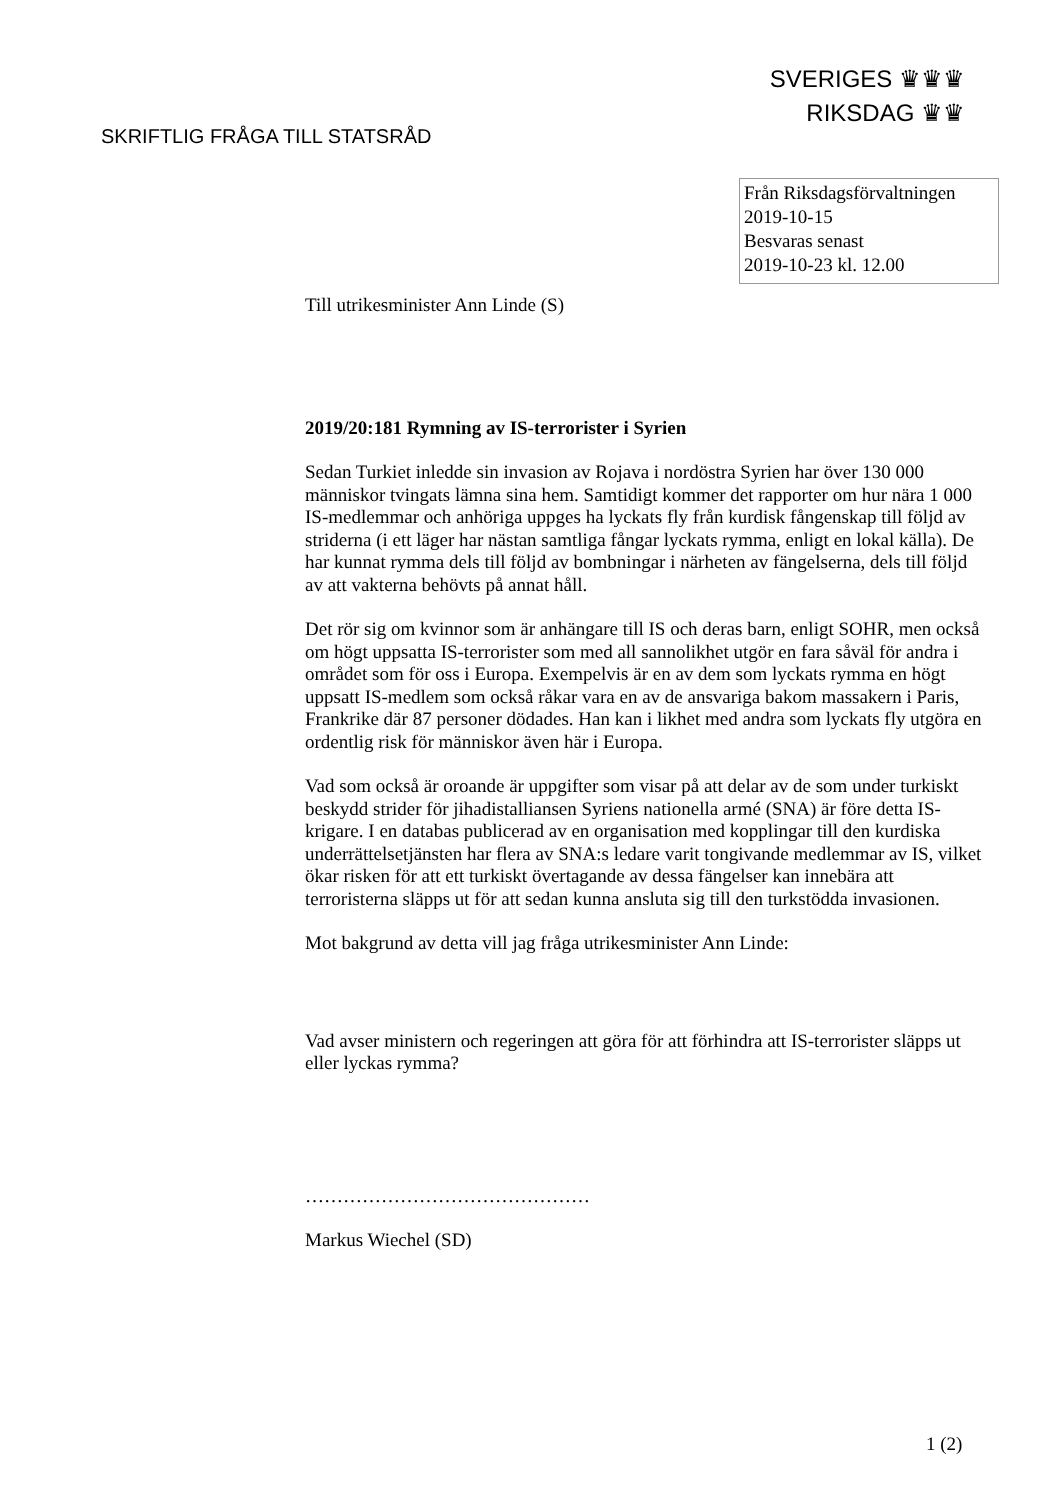SVERIGES ♛♛♛
RIKSDAG ♛♛
SKRIFTLIG FRÅGA TILL STATSRÅD
Från Riksdagsförvaltningen
2019-10-15
Besvaras senast
2019-10-23 kl. 12.00
Till utrikesminister Ann Linde (S)
2019/20:181 Rymning av IS-terrorister i Syrien
Sedan Turkiet inledde sin invasion av Rojava i nordöstra Syrien har över 130 000 människor tvingats lämna sina hem. Samtidigt kommer det rapporter om hur nära 1 000 IS-medlemmar och anhöriga uppges ha lyckats fly från kurdisk fångenskap till följd av striderna (i ett läger har nästan samtliga fångar lyckats rymma, enligt en lokal källa). De har kunnat rymma dels till följd av bombningar i närheten av fängelserna, dels till följd av att vakterna behövts på annat håll.
Det rör sig om kvinnor som är anhängare till IS och deras barn, enligt SOHR, men också om högt uppsatta IS-terrorister som med all sannolikhet utgör en fara såväl för andra i området som för oss i Europa. Exempelvis är en av dem som lyckats rymma en högt uppsatt IS-medlem som också råkar vara en av de ansvariga bakom massakern i Paris, Frankrike där 87 personer dödades. Han kan i likhet med andra som lyckats fly utgöra en ordentlig risk för människor även här i Europa.
Vad som också är oroande är uppgifter som visar på att delar av de som under turkiskt beskydd strider för jihadistalliansen Syriens nationella armé (SNA) är före detta IS-krigare. I en databas publicerad av en organisation med kopplingar till den kurdiska underrättelsetjänsten har flera av SNA:s ledare varit tongivande medlemmar av IS, vilket ökar risken för att ett turkiskt övertagande av dessa fängelser kan innebära att terroristerna släpps ut för att sedan kunna ansluta sig till den turkstödda invasionen.
Mot bakgrund av detta vill jag fråga utrikesminister Ann Linde:
Vad avser ministern och regeringen att göra för att förhindra att IS-terrorister släpps ut eller lyckas rymma?
………………………………………
Markus Wiechel (SD)
1 (2)